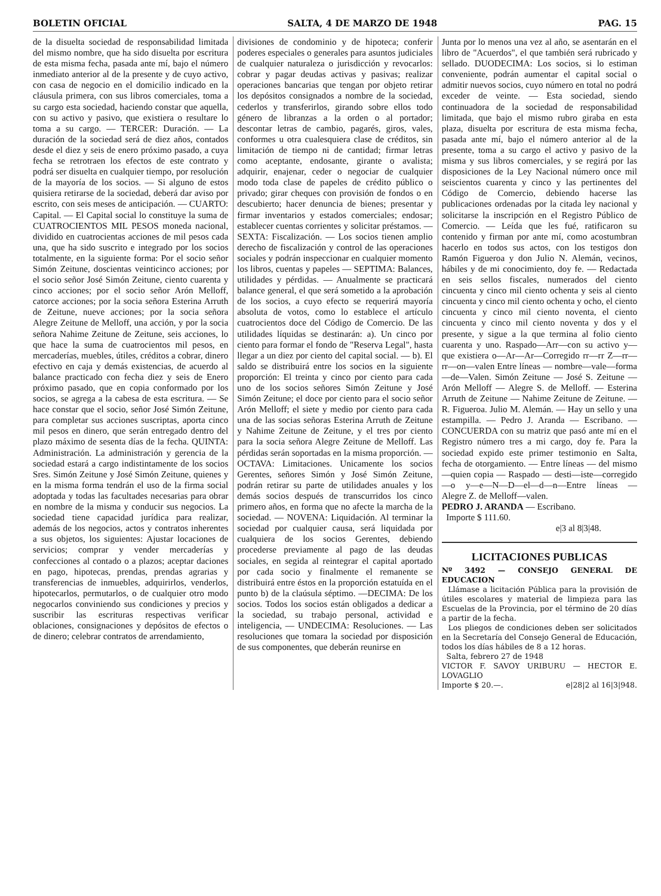BOLETIN OFICIAL SALTA, 4 DE MARZO DE 1948 PAG. 15
de la disuelta sociedad de responsabilidad limitada del mismo nombre, que ha sido disuelta por escritura de esta misma fecha, pasada ante mí, bajo el número inmediato anterior al de la presente y de cuyo activo, con casa de negocio en el domicilio indicado en la cláusula primera, con sus libros comerciales, toma a su cargo esta sociedad, haciendo constar que aquella, con su activo y pasivo, que existiera o resultare lo toma a su cargo. — TERCER: Duración. — La duración de la sociedad será de diez años, contados desde el diez y seis de enero próximo pasado, a cuya fecha se retrotraen los efectos de este contrato y podrá ser disuelta en cualquier tiempo, por resolución de la mayoría de los socios. — Si alguno de estos quisiera retirarse de la sociedad, deberá dar aviso por escrito, con seis meses de anticipación. — CUARTO: Capital. — El Capital social lo constituye la suma de CUATROCIENTOS MIL PESOS moneda nacional, dividido en cuatrocientas acciones de mil pesos cada una, que ha sido suscrito e integrado por los socios totalmente, en la siguiente forma: Por el socio señor Simón Zeitune, doscientas veinticinco acciones; por el socio señor José Simón Zeitune, ciento cuarenta y cinco acciones; por el socio señor Arón Melloff, catorce acciones; por la socia señora Esterina Arruth de Zeitune, nueve acciones; por la socia señora Alegre Zeitune de Melloff, una acción, y por la socia señora Nahime Zeitune de Zeitune, seis acciones, lo que hace la suma de cuatrocientos mil pesos, en mercaderías, muebles, útiles, créditos a cobrar, dinero efectivo en caja y demás existencias, de acuerdo al balance practicado con fecha diez y seis de Enero próximo pasado, que en copia conformado por los socios, se agrega a la cabesa de esta escritura. — Se hace constar que el socio, señor José Simón Zeitune, para completar sus acciones suscriptas, aporta cinco mil pesos en dinero, que serán entregado dentro del plazo máximo de sesenta días de la fecha. QUINTA: Administración. La administración y gerencia de la sociedad estará a cargo indistintamente de los socios Sres. Simón Zeitune y José Simón Zeitune, quienes y en la misma forma tendrán el uso de la firma social adoptada y todas las facultades necesarias para obrar en nombre de la misma y conducir sus negocios. La sociedad tiene capacidad jurídica para realizar, además de los negocios, actos y contratos inherentes a sus objetos, los siguientes: Ajustar locaciones de servicios; comprar y vender mercaderías y confecciones al contado o a plazos; aceptar daciones en pago, hipotecas, prendas, prendas agrarias y transferencias de inmuebles, adquirirlos, venderlos, hipotecarlos, permutarlos, o de cualquier otro modo negocarlos conviniendo sus condiciones y precios y suscribir las escrituras respectivas verificar oblaciones, consignaciones y depósitos de efectos o de dinero; celebrar contratos de arrendamiento,
divisiones de condominio y de hipoteca; conferir poderes especiales o generales para asuntos judiciales de cualquier naturaleza o jurisdicción y revocarlos: cobrar y pagar deudas activas y pasivas; realizar operaciones bancarias que tengan por objeto retirar los depósitos consignados a nombre de la sociedad, cederlos y transferirlos, girando sobre ellos todo género de libranzas a la orden o al portador; descontar letras de cambio, pagarés, giros, vales, conformes u otra cualesquiera clase de créditos, sin limitación de tiempo ni de cantidad; firmar letras como aceptante, endosante, girante o avalista; adquirir, enajenar, ceder o negociar de cualquier modo toda clase de papeles de crédito público o privado; girar cheques con provisión de fondos o en descubierto; hacer denuncia de bienes; presentar y firmar inventarios y estados comerciales; endosar; establecer cuentas corrientes y solicitar préstamos. — SEXTA: Fiscalización. — Los socios tienen amplio derecho de fiscalización y control de las operaciones sociales y podrán inspeccionar en cualquier momento los libros, cuentas y papeles — SEPTIMA: Balances, utilidades y pérdidas. — Anualmente se practicará balance general, el que será sometido a la aprobación de los socios, a cuyo efecto se requerirá mayoría absoluta de votos, como lo establece el artículo cuatrocientos doce del Código de Comercio. De las utilidades líquidas se destinarán: a). Un cinco por ciento para formar el fondo de "Reserva Legal", hasta llegar a un diez por ciento del capital social. — b). El saldo se distribuirá entre los socios en la siguiente proporción: El treinta y cinco por ciento para cada uno de los socios señores Simón Zeitune y José Simón Zeitune; el doce por ciento para el socio señor Arón Melloff; el siete y medio por ciento para cada una de las socias señoras Esterina Arruth de Zeitune y Nahime Zeitune de Zeitune, y el tres por ciento para la socia señora Alegre Zeitune de Melloff. Las pérdidas serán soportadas en la misma proporción. — OCTAVA: Limitaciones. Unicamente los socios Gerentes, señores Simón y José Simón Zeitune, podrán retirar su parte de utilidades anuales y los demás socios después de transcurridos los cinco primero años, en forma que no afecte la marcha de la sociedad. — NOVENA: Liquidación. Al terminar la sociedad por cualquier causa, será liquidada por cualquiera de los socios Gerentes, debiendo procederse previamente al pago de las deudas sociales, en segida al reintegrar el capital aportado por cada socio y finalmente el remanente se distribuirá entre éstos en la proporción estatuída en el punto b) de la claúsula séptimo. —DECIMA: De los socios. Todos los socios están obligados a dedicar a la sociedad, su trabajo personal, actividad e inteligencia, — UNDECIMA: Resoluciones. — Las resoluciones que tomara la sociedad por disposición de sus componentes, que deberán reunirse en
Junta por lo menos una vez al año, se asentarán en el libro de "Acuerdos", el que también será rubricado y sellado. DUODECIMA: Los socios, si lo estiman conveniente, podrán aumentar el capital social o admitir nuevos socios, cuyo número en total no podrá exceder de veinte. — Esta sociedad, siendo continuadora de la sociedad de responsabilidad limitada, que bajo el mismo rubro giraba en esta plaza, disuelta por escritura de esta misma fecha, pasada ante mí, bajo el número anterior al de la presente, toma a su cargo el activo y pasivo de la misma y sus libros comerciales, y se regirá por las disposiciones de la Ley Nacional número once mil seiscientos cuarenta y cinco y las pertinentes del Código de Comercio, debiendo hacerse las publicaciones ordenadas por la citada ley nacional y solicitarse la inscripción en el Registro Público de Comercio. — Leída que les fué, ratificaron su contenido y firman por ante mí, como acostumbran hacerlo en todos sus actos, con los testigos don Ramón Figueroa y don Julio N. Alemán, vecinos, hábiles y de mi conocimiento, doy fe. — Redactada en seis sellos fiscales, numerados del ciento cincuenta y cinco mil ciento ochenta y seis al ciento cincuenta y cinco mil ciento ochenta y ocho, el ciento cincuenta y cinco mil ciento noventa, el ciento cincuenta y cinco mil ciento noventa y dos y el presente, y sigue a la que termina al folio ciento cuarenta y uno. Raspado—Arr—con su activo y—que existiera o—Ar—Ar—Corregido rr—rr Z—rr—rr—on—valen Entre líneas — nombre—vale—forma—de—Valen. Simón Zeitune — José S. Zeitune — Arón Melloff — Alegre S. de Melloff. — Esterina Arruth de Zeitune — Nahime Zeitune de Zeitune. — R. Figueroa. Julio M. Alemán. — Hay un sello y una estampilla. — Pedro J. Aranda — Escribano. — CONCUERDA con su matriz que pasó ante mí en el Registro número tres a mi cargo, doy fe. Para la sociedad expido este primer testimonio en Salta, fecha de otorgamiento. — Entre líneas — del mismo—quien copia — Raspado — desti—iste—corregido—o y—e—N—D—el—d—n—Entre líneas —Alegre Z. de Melloff—valen.
PEDRO J. ARANDA — Escribano.
Importe $ 111.60.
e|3 al 8|3|48.
LICITACIONES PUBLICAS
Nº 3492 — CONSEJO GENERAL DE EDUCACION
Llámase a licitación Pública para la provisión de útiles escolares y material de limpieza para las Escuelas de la Provincia, por el término de 20 días a partir de la fecha.
Los pliegos de condiciones deben ser solicitados en la Secretaría del Consejo General de Educación, todos los días hábiles de 8 a 12 horas.
Salta, febrero 27 de 1948
VICTOR F. SAVOY URIBURU — HECTOR E. LOVAGLIO
Importe $ 20.—. e|28|2 al 16|3|948.